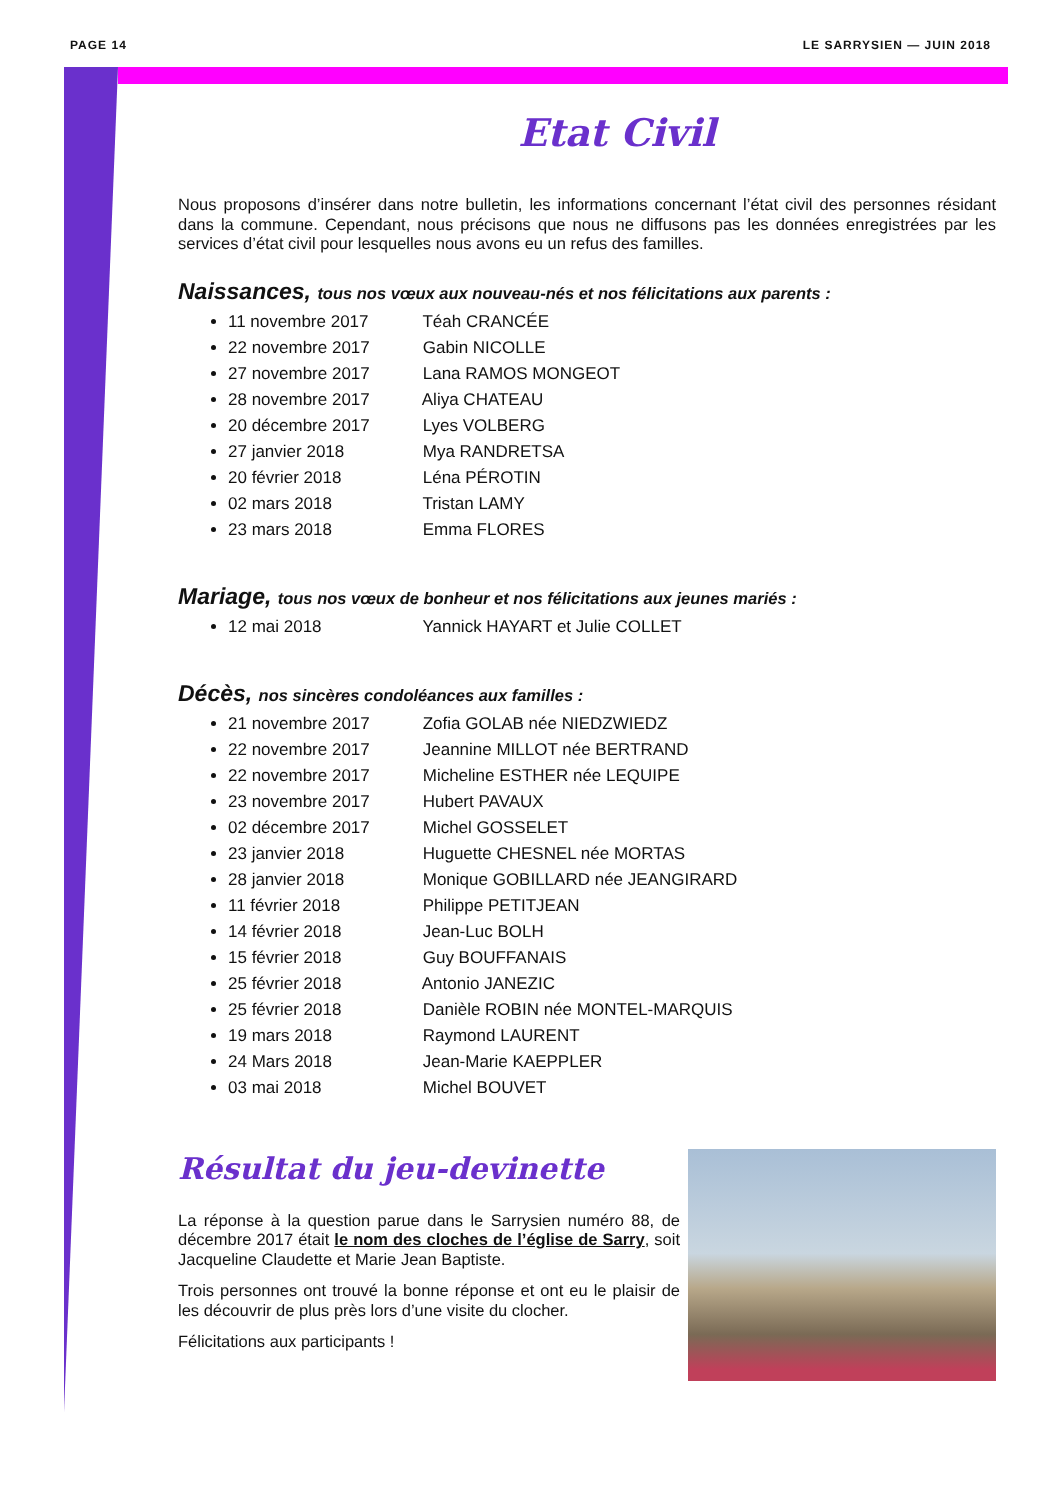PAGE 14 LE SARRYSIEN — JUIN 2018
Etat Civil
Nous proposons d’insérer dans notre bulletin, les informations concernant l’état civil des personnes résidant dans la commune. Cependant, nous précisons que nous ne diffusons pas les données enregistrées par les services d’état civil pour lesquelles nous avons eu un refus des familles.
Naissances, tous nos vœux aux nouveau-nés et nos félicitations aux parents :
11 novembre 2017 Téah CRANCÉE
22 novembre 2017 Gabin NICOLLE
27 novembre 2017 Lana RAMOS MONGEOT
28 novembre 2017 Aliya CHATEAU
20 décembre 2017 Lyes VOLBERG
27 janvier 2018 Mya RANDRETSA
20 février 2018 Léna PÉROTIN
02 mars 2018 Tristan LAMY
23 mars 2018 Emma FLORES
Mariage, tous nos vœux de bonheur et nos félicitations aux jeunes mariés :
12 mai 2018 Yannick HAYART et Julie COLLET
Décès, nos sincères condoléances aux familles :
21 novembre 2017 Zofia GOLAB née NIEDZWIEDZ
22 novembre 2017 Jeannine MILLOT née BERTRAND
22 novembre 2017 Micheline ESTHER née LEQUIPE
23 novembre 2017 Hubert PAVAUX
02 décembre 2017 Michel GOSSELET
23 janvier 2018 Huguette CHESNEL née MORTAS
28 janvier 2018 Monique GOBILLARD née JEANGIRARD
11 février 2018 Philippe PETITJEAN
14 février 2018 Jean-Luc BOLH
15 février 2018 Guy BOUFFANAIS
25 février 2018 Antonio JANEZIC
25 février 2018 Danièle ROBIN née MONTEL-MARQUIS
19 mars 2018 Raymond LAURENT
24 Mars 2018 Jean-Marie KAEPPLER
03 mai 2018 Michel BOUVET
Résultat du jeu-devinette
La réponse à la question parue dans le Sarrysien numéro 88, de décembre 2017 était le nom des cloches de l’église de Sarry, soit Jacqueline Claudette et Marie Jean Baptiste.
Trois personnes ont trouvé la bonne réponse et ont eu le plaisir de les découvrir de plus près lors d’une visite du clocher.
Félicitations aux participants !